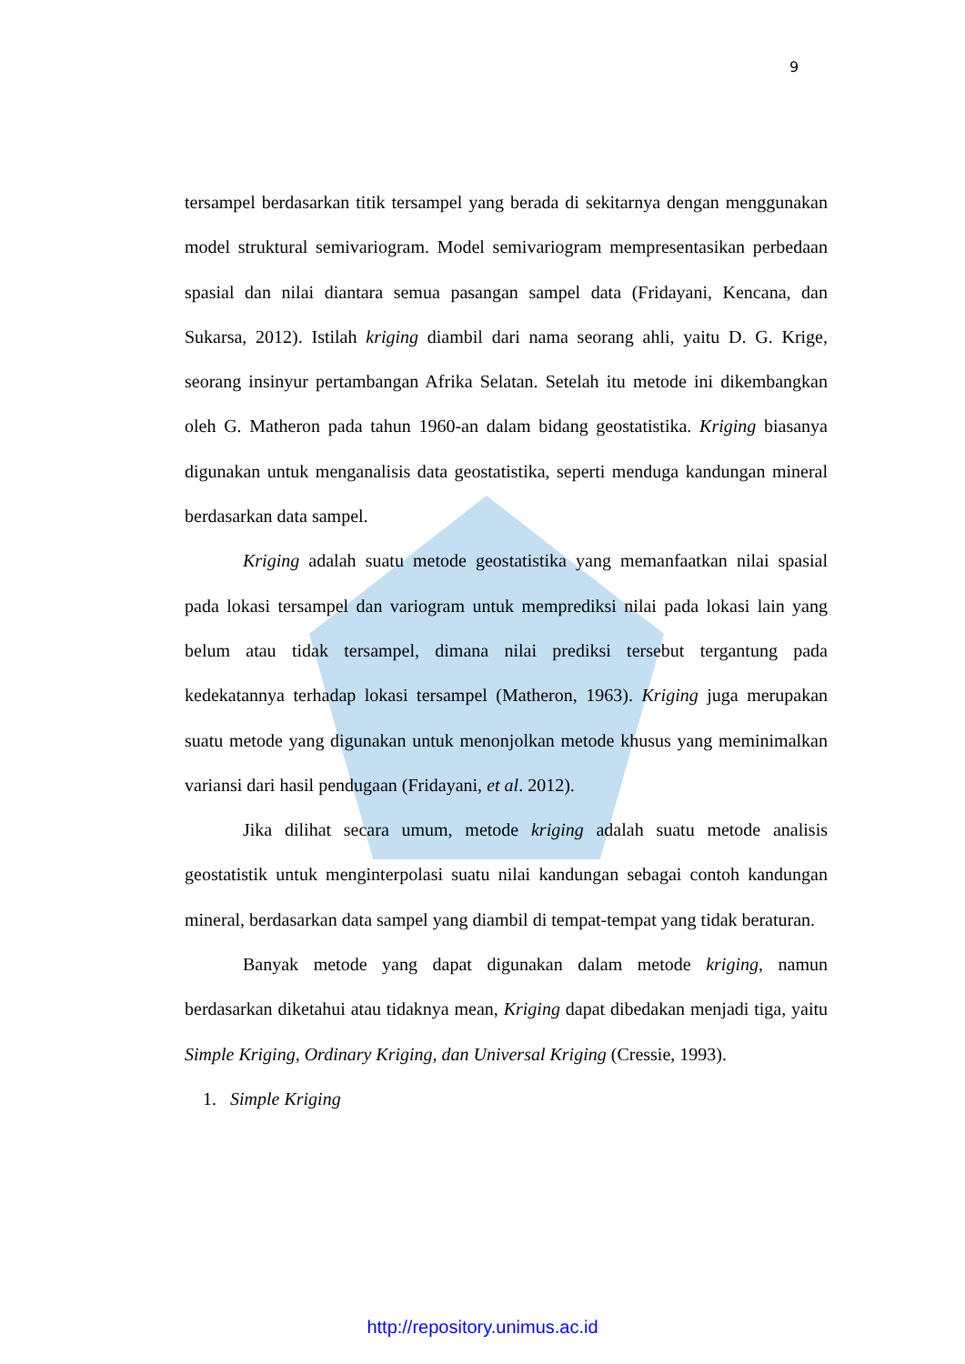9
tersampel berdasarkan titik tersampel yang berada di sekitarnya dengan menggunakan model struktural semivariogram. Model semivariogram mempresentasikan perbedaan spasial dan nilai diantara semua pasangan sampel data (Fridayani, Kencana, dan Sukarsa, 2012). Istilah kriging diambil dari nama seorang ahli, yaitu D. G. Krige, seorang insinyur pertambangan Afrika Selatan. Setelah itu metode ini dikembangkan oleh G. Matheron pada tahun 1960-an dalam bidang geostatistika. Kriging biasanya digunakan untuk menganalisis data geostatistika, seperti menduga kandungan mineral berdasarkan data sampel.
Kriging adalah suatu metode geostatistika yang memanfaatkan nilai spasial pada lokasi tersampel dan variogram untuk memprediksi nilai pada lokasi lain yang belum atau tidak tersampel, dimana nilai prediksi tersebut tergantung pada kedekatannya terhadap lokasi tersampel (Matheron, 1963). Kriging juga merupakan suatu metode yang digunakan untuk menonjolkan metode khusus yang meminimalkan variansi dari hasil pendugaan (Fridayani, et al. 2012).
Jika dilihat secara umum, metode kriging adalah suatu metode analisis geostatistik untuk menginterpolasi suatu nilai kandungan sebagai contoh kandungan mineral, berdasarkan data sampel yang diambil di tempat-tempat yang tidak beraturan.
Banyak metode yang dapat digunakan dalam metode kriging, namun berdasarkan diketahui atau tidaknya mean, Kriging dapat dibedakan menjadi tiga, yaitu Simple Kriging, Ordinary Kriging, dan Universal Kriging (Cressie, 1993).
1. Simple Kriging
http://repository.unimus.ac.id